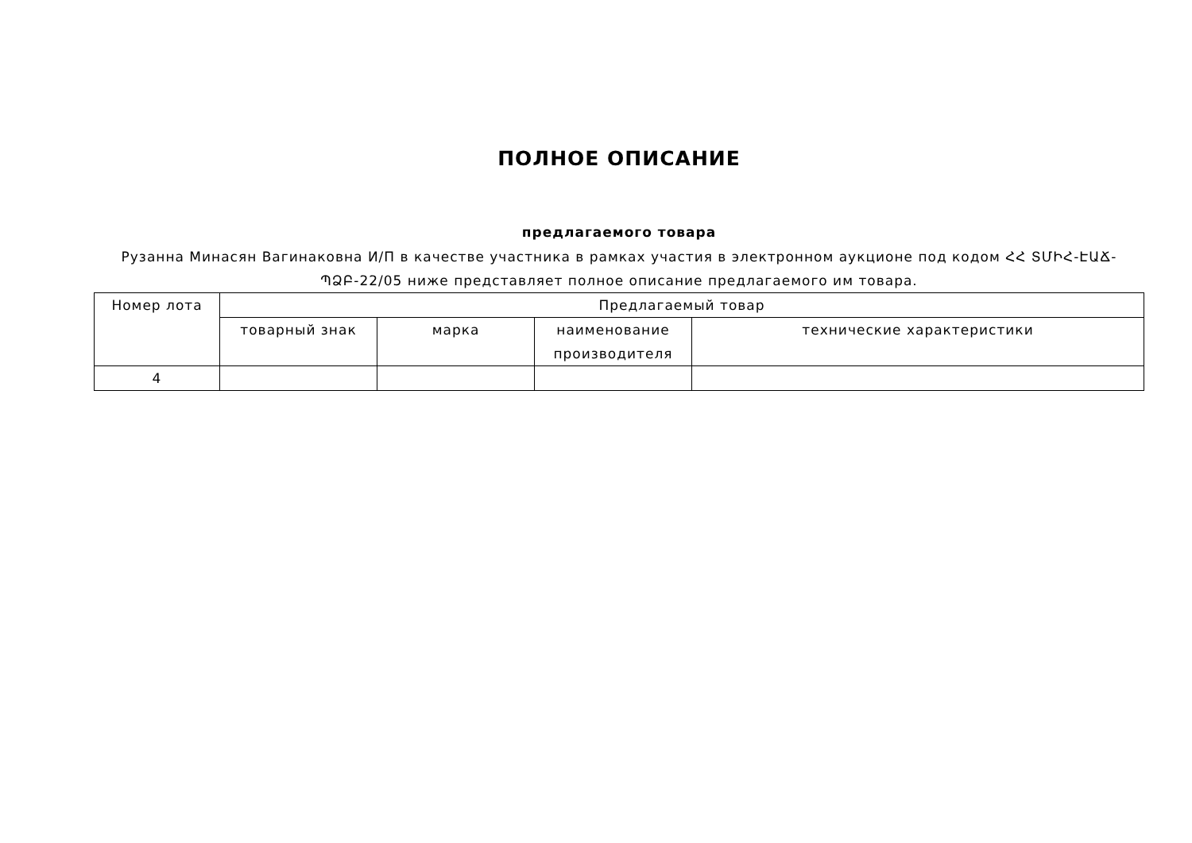ПОЛНОЕ ОПИСАНИЕ
предлагаемого товара
Рузанна Минасян Вагинаковна И/П в качестве участника в рамках участия в электронном аукционе под кодом ՀՀ ՏՄԻՀ-ԷԱՃ-ՊՁԲ-22/05 ниже представляет полное описание предлагаемого им товара.
| Номер лота | Предлагаемый товар | | | |
| --- | --- | --- | --- | --- |
| | товарный знак | марка | наименование производителя | технические характеристики |
| 4 | | | | |